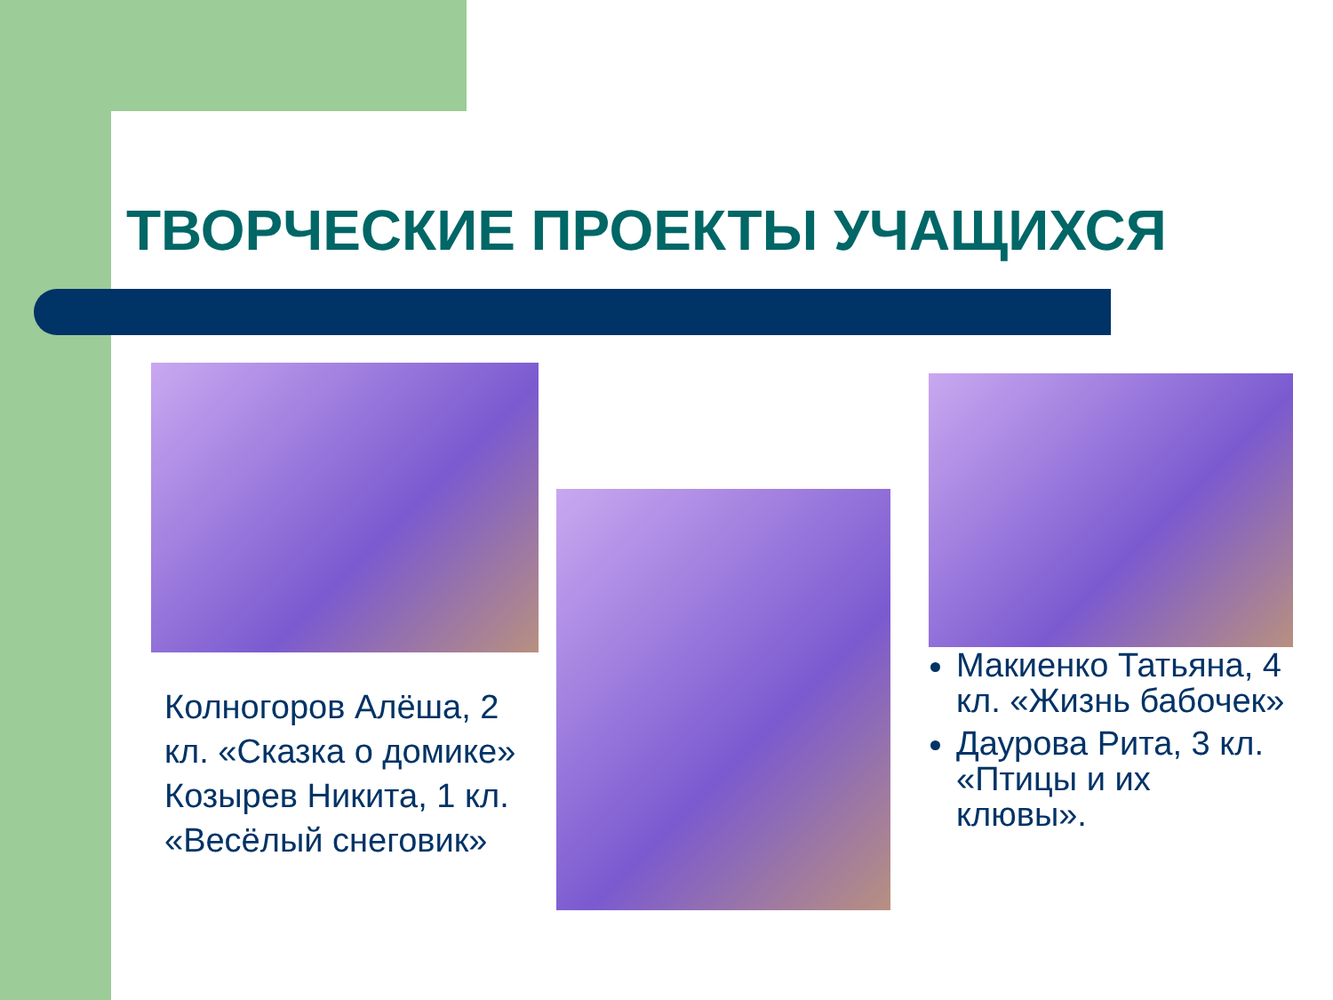ТВОРЧЕСКИЕ ПРОЕКТЫ УЧАЩИХСЯ
Колногоров Алёша, 2 кл. «Сказка о домике» Козырев Никита, 1 кл. «Весёлый снеговик»
Макиенко Татьяна, 4 кл. «Жизнь бабочек»
Даурова Рита, 3 кл. «Птицы и их клювы».